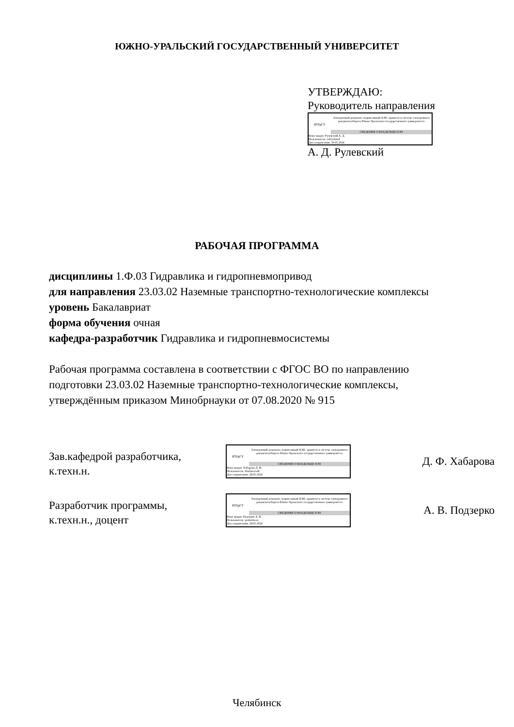ЮЖНО-УРАЛЬСКИЙ ГОСУДАРСТВЕННЫЙ УНИВЕРСИТЕТ
УТВЕРЖДАЮ:
Руководитель направления
ЮУрГУ
Электронный документ, подписанный ПЭП, хранится в системе электронного документооборота Южно-Уральского государственного университета
СВЕДЕНИЯ О ВЛАДЕЛЬЦЕ ПЭП
Кому выдан: Рулевский А. Д.
Пользователь: rulevskiiad
Дата подписания: 30.05.2024
А. Д. Рулевский
РАБОЧАЯ ПРОГРАММА
дисциплины 1.Ф.03 Гидравлика и гидропневмопривод
для направления 23.03.02 Наземные транспортно-технологические комплексы
уровень Бакалавриат
форма обучения очная
кафедра-разработчик Гидравлика и гидропневмосистемы
Рабочая программа составлена в соответствии с ФГОС ВО по направлению
подготовки 23.03.02 Наземные транспортно-технологические комплексы,
утверждённым приказом Минобрнауки от 07.08.2020 № 915
Зав.кафедрой разработчика,
к.техн.н.
ЮУрГУ
Электронный документ, подписанный ПЭП, хранится в системе электронного документооборота Южно-Уральского государственного университета
СВЕДЕНИЯ О ВЛАДЕЛЬЦЕ ПЭП
Кому выдан: Хабарова Д. Ф.
Пользователь: khabarovadf
Дата подписания: 28.05.2024
Д. Ф. Хабарова
Разработчик программы,
к.техн.н., доцент
ЮУрГУ
Электронный документ, подписанный ПЭП, хранится в системе электронного документооборота Южно-Уральского государственного университета
СВЕДЕНИЯ О ВЛАДЕЛЬЦЕ ПЭП
Кому выдан: Подзерко А. В.
Пользователь: podzerkoav
Дата подписания: 28.05.2024
А. В. Подзерко
Челябинск